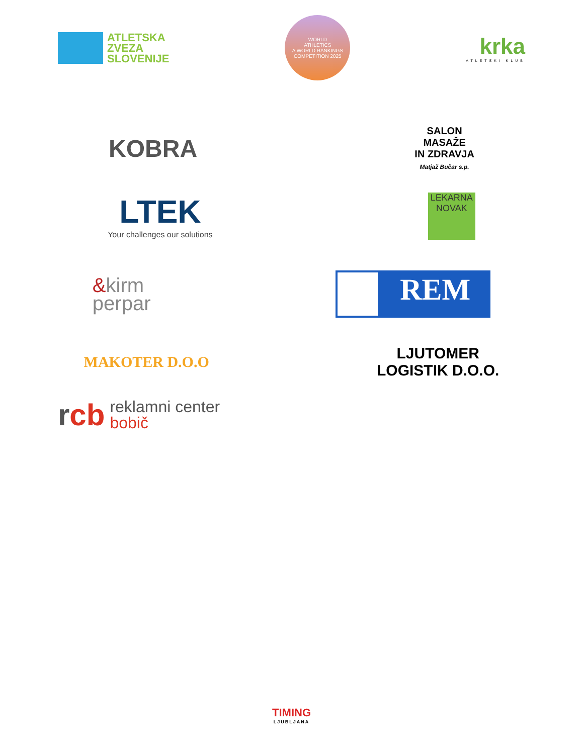ATLETSKA
ZVEZA
SLOVENIJE
WORLD
ATHLETICS
A WORLD RANKINGS COMPETITION 2025
krka
ATLETSKI KLUB
KOBRA
SALON
MASAŽE
IN ZDRAVJA
Matjaž Bučar s.p.
LTEK
Your challenges our solutions
LEKARNA
NOVAK
&kirm
perpar
REM
MAKOTER D.O.O
LJUTOMER
LOGISTIK D.O.O.
rcb reklamni center
bobič
TIMING
LJUBLJANA